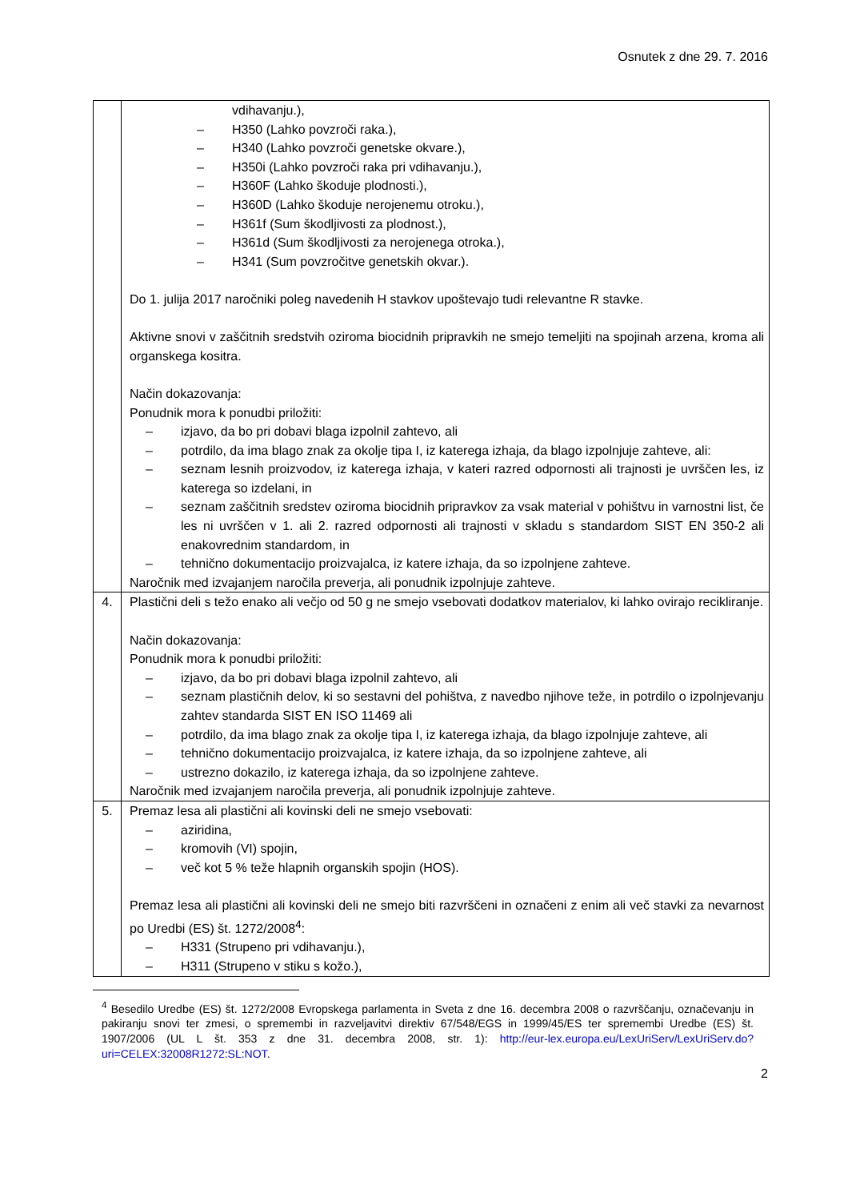Osnutek z dne 29. 7. 2016
| | vdihavanju.), – H350 (Lahko povzroči raka.), – H340 (Lahko povzroči genetske okvare.), – H350i (Lahko povzroči raka pri vdihavanju.), – H360F (Lahko škoduje plodnosti.), – H360D (Lahko škoduje nerojenemu otroku.), – H361f (Sum škodljivosti za plodnost.), – H361d (Sum škodljivosti za nerojenega otroka.), – H341 (Sum povzročitve genetskih okvar.). Do 1. julija 2017 naročniki poleg navedenih H stavkov upoštevajo tudi relevantne R stavke. Aktivne snovi v zaščitnih sredstvih oziroma biocidnih pripravkih ne smejo temeljiti na spojinah arzena, kroma ali organskega kositra. Način dokazovanja: Ponudnik mora k ponudbi priložiti: – izjavo, da bo pri dobavi blaga izpolnil zahtevo, ali – potrdilo, da ima blago znak za okolje tipa I, iz katerega izhaja, da blago izpolnjuje zahteve, ali: – seznam lesnih proizvodov, iz katerega izhaja, v kateri razred odpornosti ali trajnosti je uvrščen les, iz katerega so izdelani, in – seznam zaščitnih sredstev oziroma biocidnih pripravkov za vsak material v pohištvu in varnostni list, če les ni uvrščen v 1. ali 2. razred odpornosti ali trajnosti v skladu s standardom SIST EN 350-2 ali enakovrednim standardom, in – tehnično dokumentacijo proizvajalca, iz katere izhaja, da so izpolnjene zahteve. Naročnik med izvajanjem naročila preverja, ali ponudnik izpolnjuje zahteve. |
| 4. | Plastični deli s težo enako ali večjo od 50 g ne smejo vsebovati dodatkov materialov, ki lahko ovirajo recikliranje. Način dokazovanja: Ponudnik mora k ponudbi priložiti: – izjavo, da bo pri dobavi blaga izpolnil zahtevo, ali – seznam plastičnih delov, ki so sestavni del pohištva, z navedbo njihove teže, in potrdilo o izpolnjevanju zahtev standarda SIST EN ISO 11469 ali – potrdilo, da ima blago znak za okolje tipa I, iz katerega izhaja, da blago izpolnjuje zahteve, ali – tehnično dokumentacijo proizvajalca, iz katere izhaja, da so izpolnjene zahteve, ali – ustrezno dokazilo, iz katerega izhaja, da so izpolnjene zahteve. Naročnik med izvajanjem naročila preverja, ali ponudnik izpolnjuje zahteve. |
| 5. | Premaz lesa ali plastični ali kovinski deli ne smejo vsebovati: – aziridina, – kromovih (VI) spojin, – več kot 5 % teže hlapnih organskih spojin (HOS). Premaz lesa ali plastični ali kovinski deli ne smejo biti razvrščeni in označeni z enim ali več stavki za nevarnost po Uredbi (ES) št. 1272/2008<sup>4</sup>: – H331 (Strupeno pri vdihavanju.), – H311 (Strupeno v stiku s kožo.), |
<sup>4</sup> Besedilo Uredbe (ES) št. 1272/2008 Evropskega parlamenta in Sveta z dne 16. decembra 2008 o razvrščanju, označevanju in pakiranju snovi ter zmesi, o spremembi in razveljavitvi direktiv 67/548/EGS in 1999/45/ES ter spremembi Uredbe (ES) št. 1907/2006 (UL L št. 353 z dne 31. decembra 2008, str. 1): http://eur-lex.europa.eu/LexUriServ/LexUriServ.do?uri=CELEX:32008R1272:SL:NOT.
2